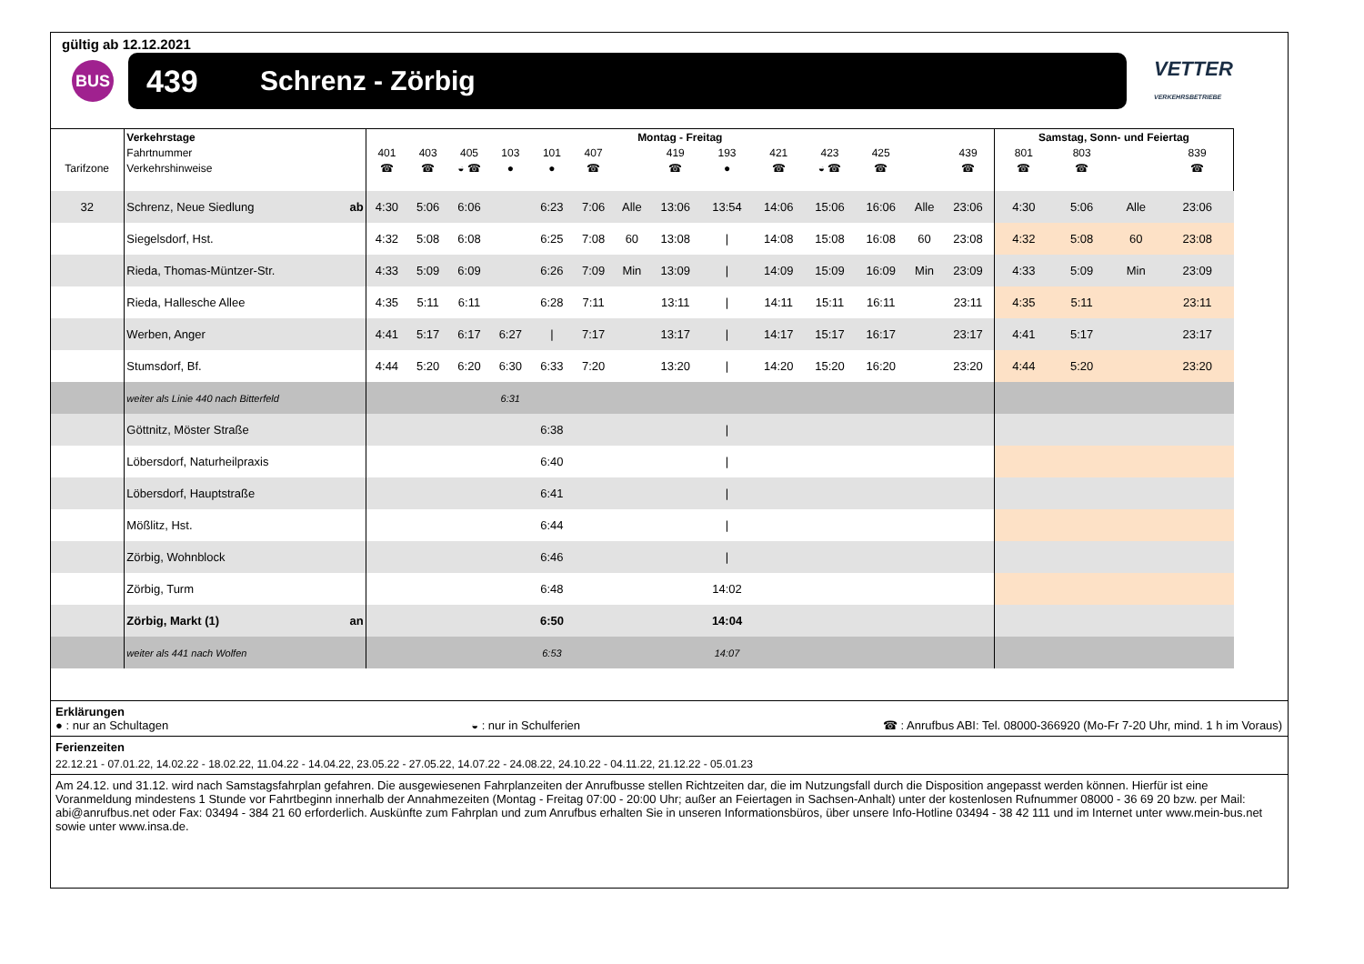gültig ab 12.12.2021
BUS
439 Schrenz - Zörbig
VETTER
VERKEHRSBETRIEBE
| | Verkehrstage | Montag - Freitag | | | | | | | | | | | | | | Samstag, Sonn- und Feiertag | | | |
| | Fahrtnummer | 401 | 403 | 405 | 103 | 101 | 407 | | 419 | 193 | 421 | 423 | 425 | | 439 | 801 | 803 | | 839 |
| Tarifzone | Verkehrshinweise | ☎ | ☎ | ◒ ☎ | ● | ● | ☎ | | ☎ | ● | ☎ | ◒ ☎ | ☎ | | ☎ | ☎ | ☎ | | ☎ |
| 32 | Schrenz, Neue Siedlung ab | 4:30 | 5:06 | 6:06 | | 6:23 | 7:06 | Alle | 13:06 | 13:54 | 14:06 | 15:06 | 16:06 | Alle | 23:06 | 4:30 | 5:06 | Alle | 23:06 |
| | Siegelsdorf, Hst. | 4:32 | 5:08 | 6:08 | | 6:25 | 7:08 | 60 | 13:08 | / | 14:08 | 15:08 | 16:08 | 60 | 23:08 | 4:32 | 5:08 | 60 | 23:08 |
| | Rieda, Thomas-Müntzer-Str. | 4:33 | 5:09 | 6:09 | | 6:26 | 7:09 | Min | 13:09 | / | 14:09 | 15:09 | 16:09 | Min | 23:09 | 4:33 | 5:09 | Min | 23:09 |
| | Rieda, Hallesche Allee | 4:35 | 5:11 | 6:11 | | 6:28 | 7:11 | | 13:11 | / | 14:11 | 15:11 | 16:11 | | 23:11 | 4:35 | 5:11 | | 23:11 |
| | Werben, Anger | 4:41 | 5:17 | 6:17 | 6:27 | / | 7:17 | | 13:17 | / | 14:17 | 15:17 | 16:17 | | 23:17 | 4:41 | 5:17 | | 23:17 |
| | Stumsdorf, Bf. | 4:44 | 5:20 | 6:20 | 6:30 | 6:33 | 7:20 | | 13:20 | / | 14:20 | 15:20 | 16:20 | | 23:20 | 4:44 | 5:20 | | 23:20 |
| | weiter als Linie 440 nach Bitterfeld | | | | 6:31 | | | | | | | | | | | | | | |
| | Göttnitz, Möster Straße | | | | | 6:38 | | | | / | | | | | | | | | |
| | Löbersdorf, Naturheilpraxis | | | | | 6:40 | | | | / | | | | | | | | | |
| | Löbersdorf, Hauptstraße | | | | | 6:41 | | | | / | | | | | | | | | |
| | Mößlitz, Hst. | | | | | 6:44 | | | | / | | | | | | | | | |
| | Zörbig, Wohnblock | | | | | 6:46 | | | | / | | | | | | | | | |
| | Zörbig, Turm | | | | | 6:48 | | | | 14:02 | | | | | | | | | |
| | Zörbig, Markt (1) an | | | | | 6:50 | | | | 14:04 | | | | | | | | | |
| | weiter als 441 nach Wolfen | | | | | 6:53 | | | | 14:07 | | | | | | | | | |
Erklärungen
● : nur an Schultagen ◒ : nur in Schulferien ☎ : Anrufbus ABI: Tel. 08000-366920 (Mo-Fr 7-20 Uhr, mind. 1 h im Voraus)
Ferienzeiten
22.12.21 - 07.01.22, 14.02.22 - 18.02.22, 11.04.22 - 14.04.22, 23.05.22 - 27.05.22, 14.07.22 - 24.08.22, 24.10.22 - 04.11.22, 21.12.22 - 05.01.23
Am 24.12. und 31.12. wird nach Samstagsfahrplan gefahren. Die ausgewiesenen Fahrplanzeiten der Anrufbusse stellen Richtzeiten dar, die im Nutzungsfall durch die Disposition angepasst werden können. Hierfür ist eine Voranmeldung mindestens 1 Stunde vor Fahrtbeginn innerhalb der Annahmezeiten (Montag - Freitag 07:00 - 20:00 Uhr; außer an Feiertagen in Sachsen-Anhalt) unter der kostenlosen Rufnummer 08000 - 36 69 20 bzw. per Mail: abi@anrufbus.net oder Fax: 03494 - 384 21 60 erforderlich. Auskünfte zum Fahrplan und zum Anrufbus erhalten Sie in unseren Informationsbüros, über unsere Info-Hotline 03494 - 38 42 111 und im Internet unter www.mein-bus.net sowie unter www.insa.de.